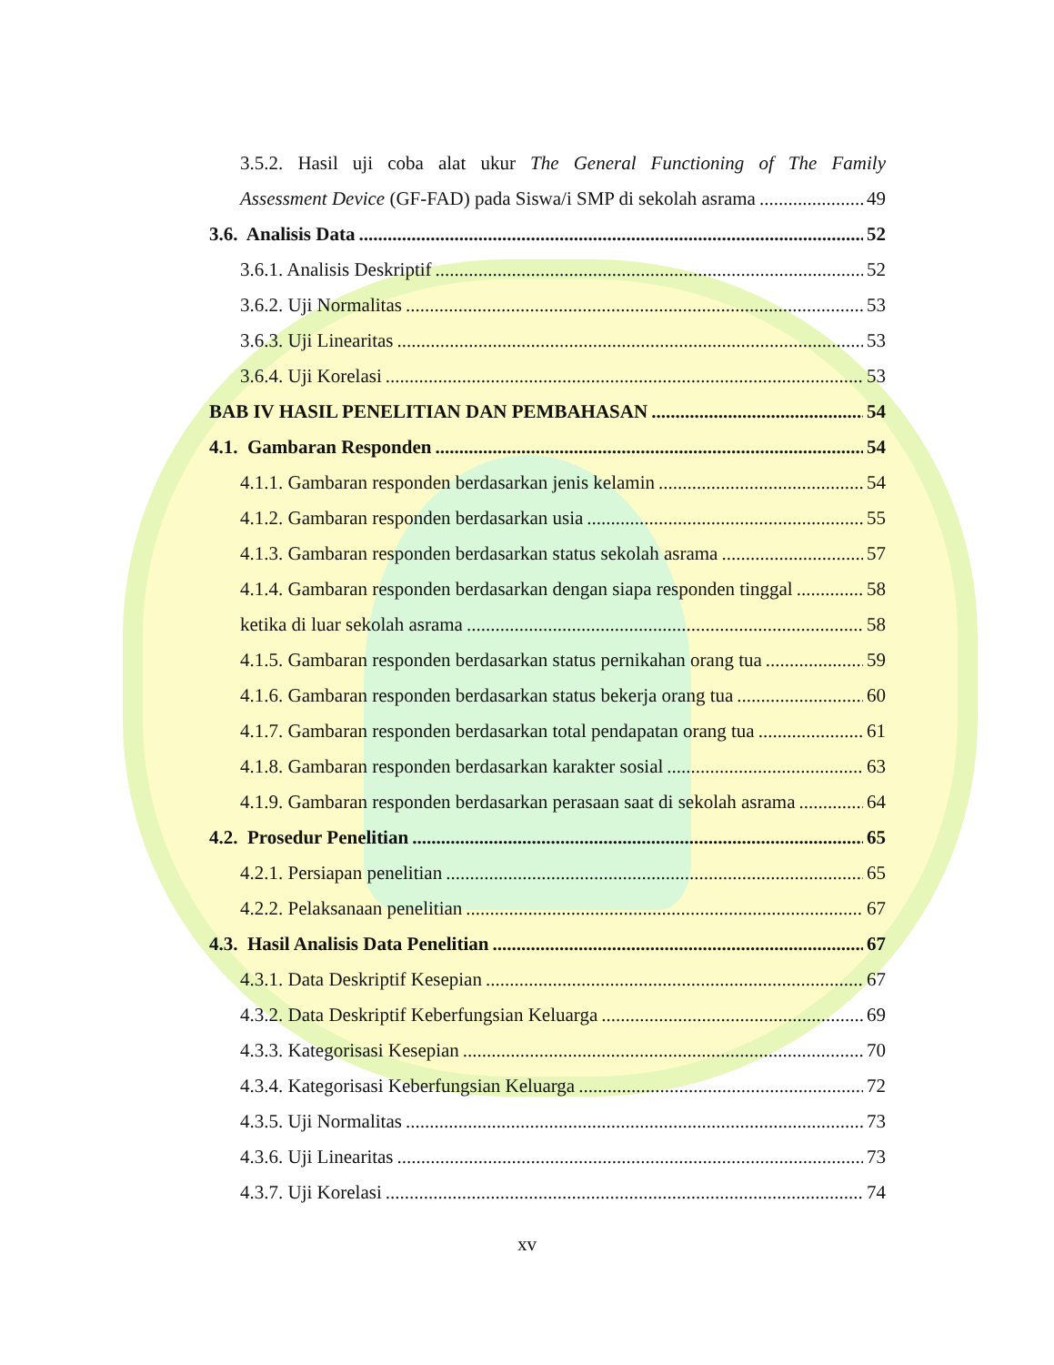3.5.2. Hasil uji coba alat ukur The General Functioning of The Family
Assessment Device (GF-FAD) pada Siswa/i SMP di sekolah asrama 49
3.6. Analisis Data 52
3.6.1. Analisis Deskriptif 52
3.6.2. Uji Normalitas 53
3.6.3. Uji Linearitas 53
3.6.4. Uji Korelasi 53
BAB IV HASIL PENELITIAN DAN PEMBAHASAN 54
4.1. Gambaran Responden 54
4.1.1. Gambaran responden berdasarkan jenis kelamin 54
4.1.2. Gambaran responden berdasarkan usia 55
4.1.3. Gambaran responden berdasarkan status sekolah asrama 57
4.1.4. Gambaran responden berdasarkan dengan siapa responden tinggal 58
ketika di luar sekolah asrama 58
4.1.5. Gambaran responden berdasarkan status pernikahan orang tua 59
4.1.6. Gambaran responden berdasarkan status bekerja orang tua 60
4.1.7. Gambaran responden berdasarkan total pendapatan orang tua 61
4.1.8. Gambaran responden berdasarkan karakter sosial 63
4.1.9. Gambaran responden berdasarkan perasaan saat di sekolah asrama 64
4.2. Prosedur Penelitian 65
4.2.1. Persiapan penelitian 65
4.2.2. Pelaksanaan penelitian 67
4.3. Hasil Analisis Data Penelitian 67
4.3.1. Data Deskriptif Kesepian 67
4.3.2. Data Deskriptif Keberfungsian Keluarga 69
4.3.3. Kategorisasi Kesepian 70
4.3.4. Kategorisasi Keberfungsian Keluarga 72
4.3.5. Uji Normalitas 73
4.3.6. Uji Linearitas 73
4.3.7. Uji Korelasi 74
xv